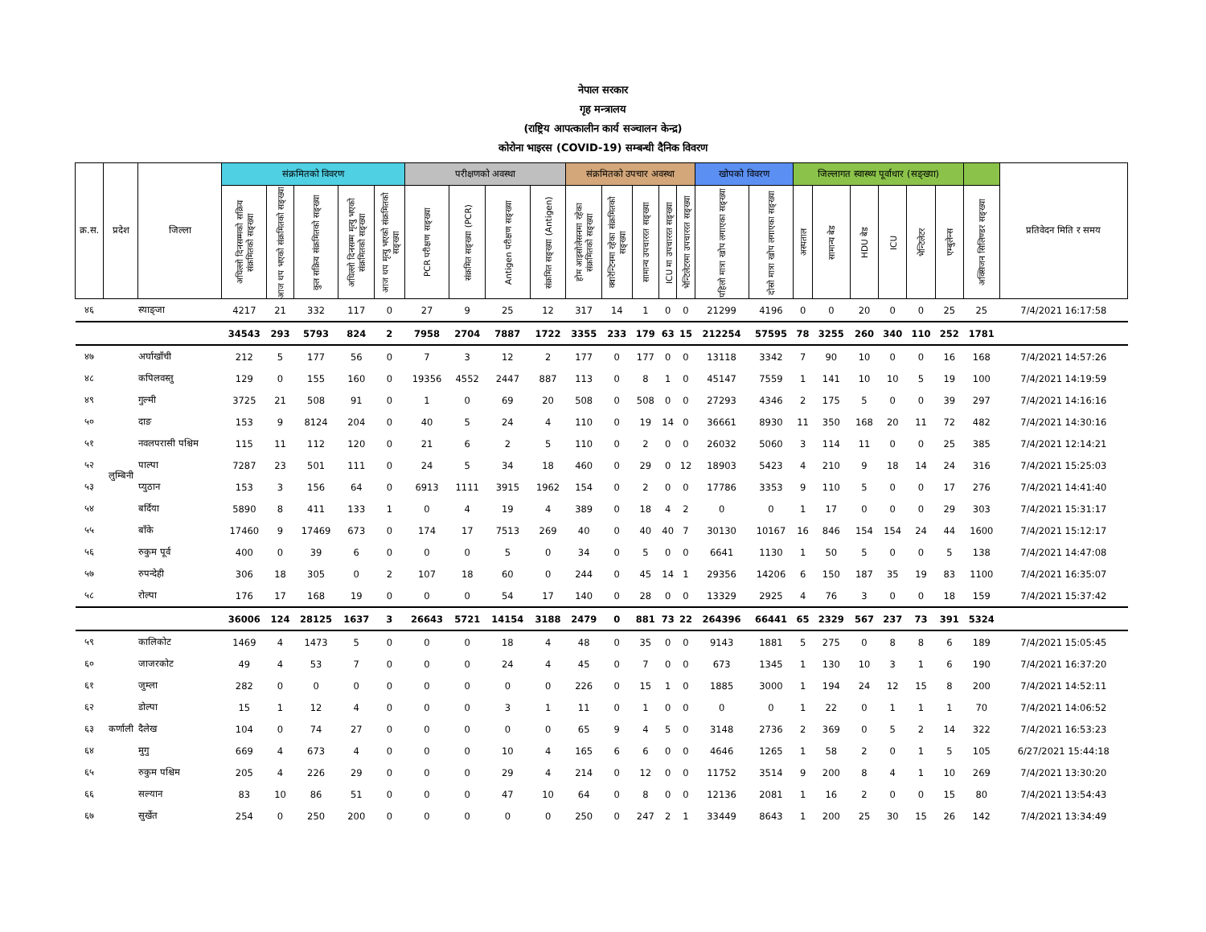नेपाल सरकार
गृह मन्त्रालय
(राष्ट्रिय आपत्कालीन कार्य सञ्चालन केन्द्र)
कोरोना भाइरस (COVID-19) सम्बन्धी दैनिक विवरण
| क्र.स. | प्रदेश | जिल्ला | संक्रमितको विवरण | | | | | परीक्षणको अवस्था | | | | संक्रमितको उपचार अवस्था | | | | | खोपको विवरण | | जिल्लागत स्वास्थ्य पूर्वाधार (सङ्ख्या) | | | | | | | प्रतिवेदन मिति र समय |
| --- | --- | --- | --- | --- | --- | --- | --- | --- | --- | --- | --- | --- | --- | --- | --- | --- | --- | --- | --- | --- | --- | --- | --- | --- | --- | --- |
| | | | अघिल्लो दिनसम्मको सक्रिय संक्रमितको सङ्ख्या | आज थप भएको संक्रमितको सङ्ख्या | कुल सक्रिय संक्रमितको सङ्ख्या | अघिल्लो दिनसम्म मृत्यु भएको संक्रमितको सङ्ख्या | आज थप मृत्यु भएको संक्रमितको सङ्ख्या | PCR परीक्षण सङ्ख्या | संक्रमित सङ्ख्या (PCR) | Antigen परीक्षण सङ्ख्या | संक्रमित सङ्ख्या (Antigen) | होम आइसोलेसनमा रहेका संक्रमितको सङ्ख्या | क्वारेन्टिनमा रहेका संक्रमितको सङ्ख्या | सामान्य उपचाररत सङ्ख्या | ICU मा उपचाररत सङ्ख्या | भेन्टिलेटरमा उपचाररत सङ्ख्या | पहिलो मात्रा खोप लगाएका सङ्ख्या | दोस्रो मात्रा खोप लगाएका सङ्ख्या | अस्पताल | सामान्य बेड | HDU बेड | ICU | भेन्टिलेटर | एम्बुलेन्स | अक्सिजन सिलिण्डर सङ्ख्या | |
| ४६ | | स्याङ्जा | 4217 | 21 | 332 | 117 | 0 | 27 | 9 | 25 | 12 | 317 | 14 | 1 | 0 | 0 | 21299 | 4196 | 0 | 0 | 20 | 0 | 0 | 25 | 25 | 7/4/2021 16:17:58 |
| | | | 34543 | 293 | 5793 | 824 | 2 | 7958 | 2704 | 7887 | 1722 | 3355 | 233 | 179 | 63 | 15 | 212254 | 57595 | 78 | 3255 | 260 | 340 | 110 | 252 | 1781 | |
| ४७ | लुम्बिनी | अर्घाखाँची | 212 | 5 | 177 | 56 | 0 | 7 | 3 | 12 | 2 | 177 | 0 | 177 | 0 | 0 | 13118 | 3342 | 7 | 90 | 10 | 0 | 0 | 16 | 168 | 7/4/2021 14:57:26 |
| ४८ | | कपिलवस्तु | 129 | 0 | 155 | 160 | 0 | 19356 | 4552 | 2447 | 887 | 113 | 0 | 8 | 1 | 0 | 45147 | 7559 | 1 | 141 | 10 | 10 | 5 | 19 | 100 | 7/4/2021 14:19:59 |
| ४९ | | गुल्मी | 3725 | 21 | 508 | 91 | 0 | 1 | 0 | 69 | 20 | 508 | 0 | 508 | 0 | 0 | 27293 | 4346 | 2 | 175 | 5 | 0 | 0 | 39 | 297 | 7/4/2021 14:16:16 |
| ५० | | दाङ | 153 | 9 | 8124 | 204 | 0 | 40 | 5 | 24 | 4 | 110 | 0 | 19 | 14 | 0 | 36661 | 8930 | 11 | 350 | 168 | 20 | 11 | 72 | 482 | 7/4/2021 14:30:16 |
| ५१ | | नवलपरासी पश्चिम | 115 | 11 | 112 | 120 | 0 | 21 | 6 | 2 | 5 | 110 | 0 | 2 | 0 | 0 | 26032 | 5060 | 3 | 114 | 11 | 0 | 0 | 25 | 385 | 7/4/2021 12:14:21 |
| ५२ | | पाल्पा | 7287 | 23 | 501 | 111 | 0 | 24 | 5 | 34 | 18 | 460 | 0 | 29 | 0 | 12 | 18903 | 5423 | 4 | 210 | 9 | 18 | 14 | 24 | 316 | 7/4/2021 15:25:03 |
| ५३ | | प्युठान | 153 | 3 | 156 | 64 | 0 | 6913 | 1111 | 3915 | 1962 | 154 | 0 | 2 | 0 | 0 | 17786 | 3353 | 9 | 110 | 5 | 0 | 0 | 17 | 276 | 7/4/2021 14:41:40 |
| ५४ | | बर्दिया | 5890 | 8 | 411 | 133 | 1 | 0 | 4 | 19 | 4 | 389 | 0 | 18 | 4 | 2 | 0 | 0 | 1 | 17 | 0 | 0 | 0 | 29 | 303 | 7/4/2021 15:31:17 |
| ५५ | | बाँके | 17460 | 9 | 17469 | 673 | 0 | 174 | 17 | 7513 | 269 | 40 | 0 | 40 | 40 | 7 | 30130 | 10167 | 16 | 846 | 154 | 154 | 24 | 44 | 1600 | 7/4/2021 15:12:17 |
| ५६ | | रुकुम पूर्व | 400 | 0 | 39 | 6 | 0 | 0 | 0 | 5 | 0 | 34 | 0 | 5 | 0 | 0 | 6641 | 1130 | 1 | 50 | 5 | 0 | 0 | 5 | 138 | 7/4/2021 14:47:08 |
| ५७ | | रुपन्देही | 306 | 18 | 305 | 0 | 2 | 107 | 18 | 60 | 0 | 244 | 0 | 45 | 14 | 1 | 29356 | 14206 | 6 | 150 | 187 | 35 | 19 | 83 | 1100 | 7/4/2021 16:35:07 |
| ५८ | | रोल्पा | 176 | 17 | 168 | 19 | 0 | 0 | 0 | 54 | 17 | 140 | 0 | 28 | 0 | 0 | 13329 | 2925 | 4 | 76 | 3 | 0 | 0 | 18 | 159 | 7/4/2021 15:37:42 |
| | | | 36006 | 124 | 28125 | 1637 | 3 | 26643 | 5721 | 14154 | 3188 | 2479 | 0 | 881 | 73 | 22 | 264396 | 66441 | 65 | 2329 | 567 | 237 | 73 | 391 | 5324 | |
| ५९ | कर्णाली | कालिकोट | 1469 | 4 | 1473 | 5 | 0 | 0 | 0 | 18 | 4 | 48 | 0 | 35 | 0 | 0 | 9143 | 1881 | 5 | 275 | 0 | 8 | 8 | 6 | 189 | 7/4/2021 15:05:45 |
| ६० | | जाजरकोट | 49 | 4 | 53 | 7 | 0 | 0 | 0 | 24 | 4 | 45 | 0 | 7 | 0 | 0 | 673 | 1345 | 1 | 130 | 10 | 3 | 1 | 6 | 190 | 7/4/2021 16:37:20 |
| ६१ | | जुम्ला | 282 | 0 | 0 | 0 | 0 | 0 | 0 | 0 | 0 | 226 | 0 | 15 | 1 | 0 | 1885 | 3000 | 1 | 194 | 24 | 12 | 15 | 8 | 200 | 7/4/2021 14:52:11 |
| ६२ | | डोल्पा | 15 | 1 | 12 | 4 | 0 | 0 | 0 | 3 | 1 | 11 | 0 | 1 | 0 | 0 | 0 | 0 | 1 | 22 | 0 | 1 | 1 | 1 | 70 | 7/4/2021 14:06:52 |
| ६३ | | दैलेख | 104 | 0 | 74 | 27 | 0 | 0 | 0 | 0 | 0 | 65 | 9 | 4 | 5 | 0 | 3148 | 2736 | 2 | 369 | 0 | 5 | 2 | 14 | 322 | 7/4/2021 16:53:23 |
| ६४ | | मुगु | 669 | 4 | 673 | 4 | 0 | 0 | 0 | 10 | 4 | 165 | 6 | 6 | 0 | 0 | 4646 | 1265 | 1 | 58 | 2 | 0 | 1 | 5 | 105 | 6/27/2021 15:44:18 |
| ६५ | | रुकुम पश्चिम | 205 | 4 | 226 | 29 | 0 | 0 | 0 | 29 | 4 | 214 | 0 | 12 | 0 | 0 | 11752 | 3514 | 9 | 200 | 8 | 4 | 1 | 10 | 269 | 7/4/2021 13:30:20 |
| ६६ | | सल्यान | 83 | 10 | 86 | 51 | 0 | 0 | 0 | 47 | 10 | 64 | 0 | 8 | 0 | 0 | 12136 | 2081 | 1 | 16 | 2 | 0 | 0 | 15 | 80 | 7/4/2021 13:54:43 |
| ६७ | | सुर्खेत | 254 | 0 | 250 | 200 | 0 | 0 | 0 | 0 | 0 | 250 | 0 | 247 | 2 | 1 | 33449 | 8643 | 1 | 200 | 25 | 30 | 15 | 26 | 142 | 7/4/2021 13:34:49 |